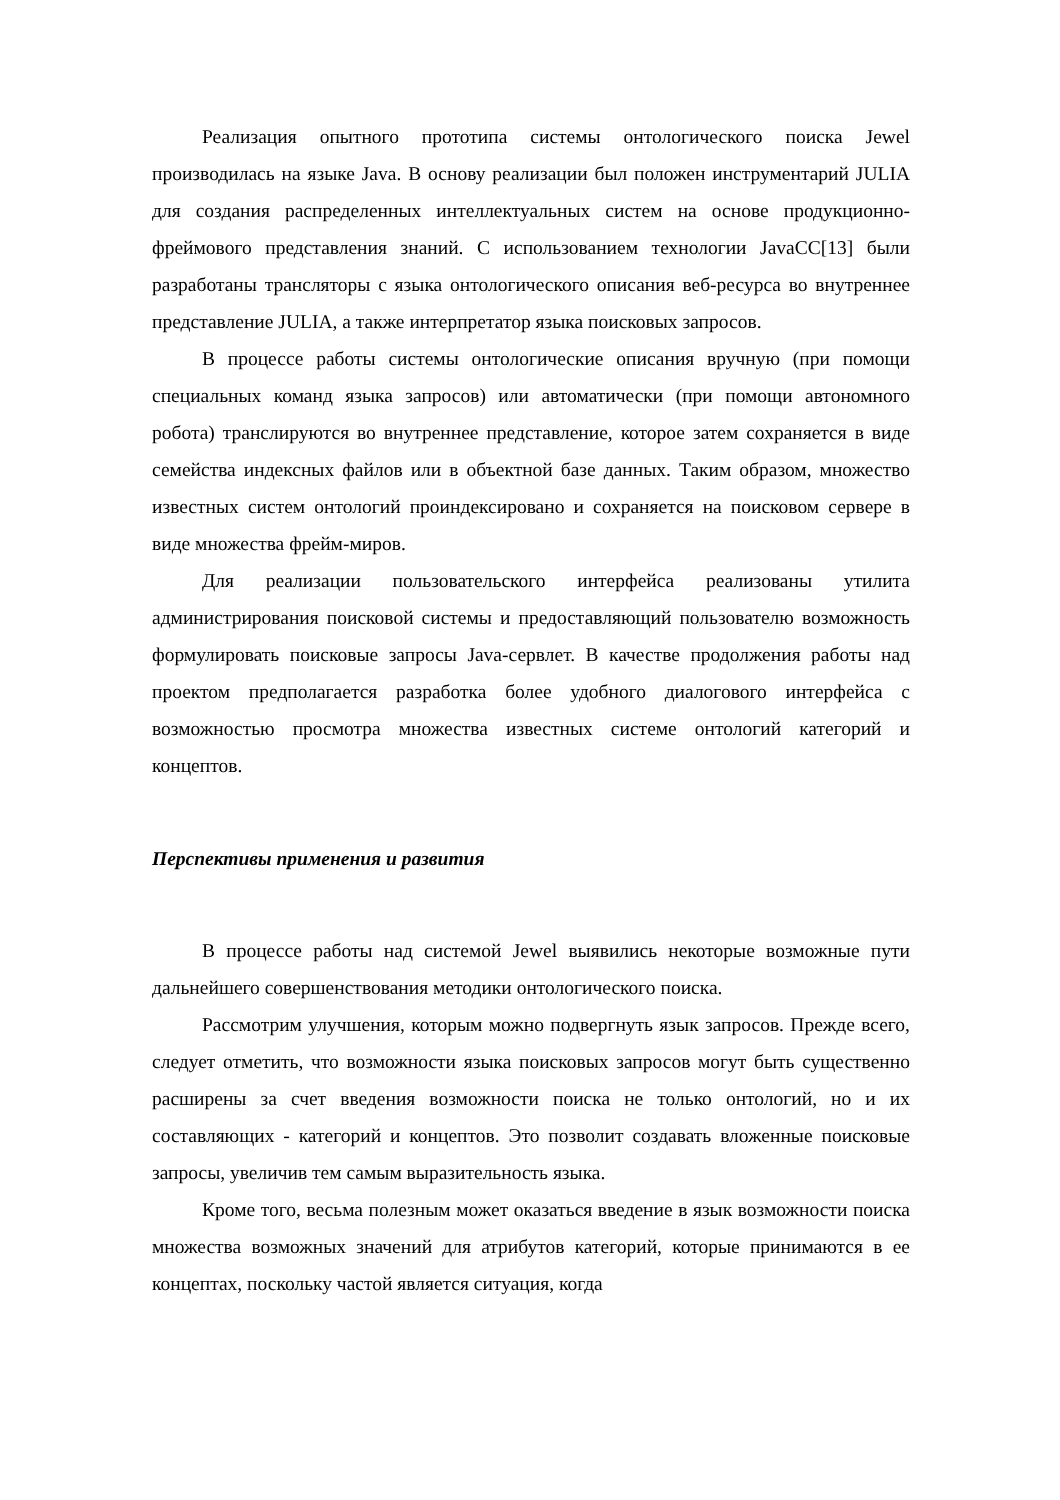Реализация опытного прототипа системы онтологического поиска Jewel производилась на языке Java. В основу реализации был положен инструментарий JULIA для создания распределенных интеллектуальных систем на основе продукционно-фреймового представления знаний. С использованием технологии JavaCC[13] были разработаны трансляторы с языка онтологического описания веб-ресурса во внутреннее представление JULIA, а также интерпретатор языка поисковых запросов.
В процессе работы системы онтологические описания вручную (при помощи специальных команд языка запросов) или автоматически (при помощи автономного робота) транслируются во внутреннее представление, которое затем сохраняется в виде семейства индексных файлов или в объектной базе данных. Таким образом, множество известных систем онтологий проиндексировано и сохраняется на поисковом сервере в виде множества фрейм-миров.
Для реализации пользовательского интерфейса реализованы утилита администрирования поисковой системы и предоставляющий пользователю возможность формулировать поисковые запросы Java-сервлет. В качестве продолжения работы над проектом предполагается разработка более удобного диалогового интерфейса с возможностью просмотра множества известных системе онтологий категорий и концептов.
Перспективы применения и развития
В процессе работы над системой Jewel выявились некоторые возможные пути дальнейшего совершенствования методики онтологического поиска.
Рассмотрим улучшения, которым можно подвергнуть язык запросов. Прежде всего, следует отметить, что возможности языка поисковых запросов могут быть существенно расширены за счет введения возможности поиска не только онтологий, но и их составляющих - категорий и концептов. Это позволит создавать вложенные поисковые запросы, увеличив тем самым выразительность языка.
Кроме того, весьма полезным может оказаться введение в язык возможности поиска множества возможных значений для атрибутов категорий, которые принимаются в ее концептах, поскольку частой является ситуация, когда